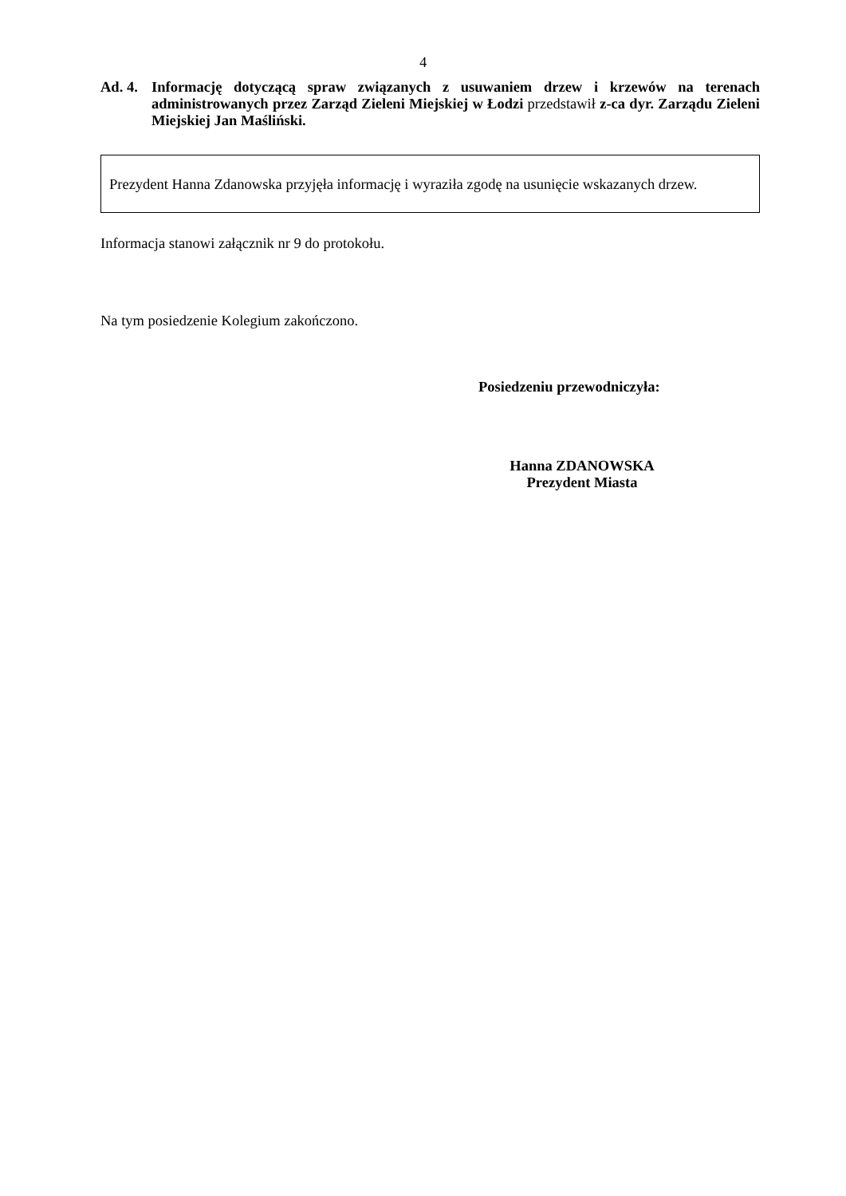4
Ad. 4.
Informację dotyczącą spraw związanych z usuwaniem drzew i krzewów na terenach administrowanych przez Zarząd Zieleni Miejskiej w Łodzi przedstawił z-ca dyr. Zarządu Zieleni Miejskiej Jan Maśliński.
Prezydent Hanna Zdanowska przyjęła informację i wyraziła zgodę na usunięcie wskazanych drzew.
Informacja stanowi załącznik nr 9 do protokołu.
Na tym posiedzenie Kolegium zakończono.
Posiedzeniu przewodniczyła:
Hanna ZDANOWSKA
Prezydent Miasta